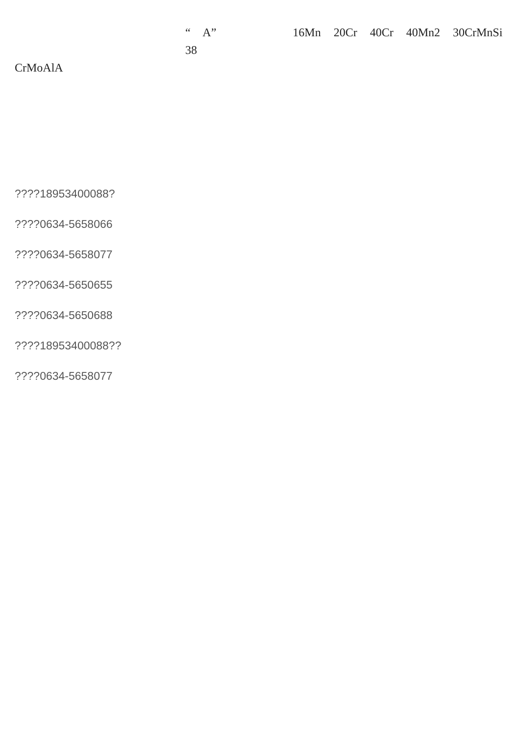“ A” 16Mn 20Cr 40Cr 40Mn2 30CrMnSi 38
CrMoAlA
????18953400088?
????0634-5658066
????0634-5658077
????0634-5650655
????0634-5650688
????18953400088??
????0634-5658077